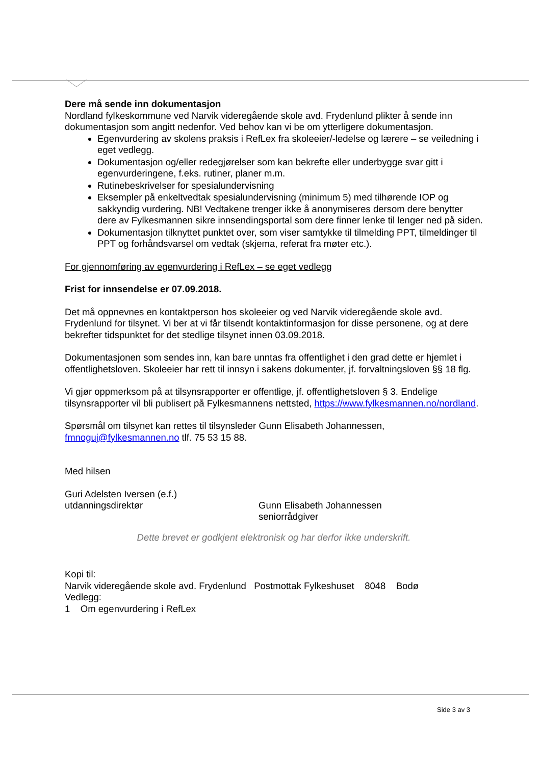Dere må sende inn dokumentasjon
Nordland fylkeskommune ved Narvik videregående skole avd. Frydenlund plikter å sende inn dokumentasjon som angitt nedenfor. Ved behov kan vi be om ytterligere dokumentasjon.
Egenvurdering av skolens praksis i RefLex fra skoleeier/-ledelse og lærere – se veiledning i eget vedlegg.
Dokumentasjon og/eller redegjørelser som kan bekrefte eller underbygge svar gitt i egenvurderingene, f.eks. rutiner, planer m.m.
Rutinebeskrivelser for spesialundervisning
Eksempler på enkeltvedtak spesialundervisning (minimum 5) med tilhørende IOP og sakkyndig vurdering. NB! Vedtakene trenger ikke å anonymiseres dersom dere benytter dere av Fylkesmannen sikre innsendingsportal som dere finner lenke til lenger ned på siden.
Dokumentasjon tilknyttet punktet over, som viser samtykke til tilmelding PPT, tilmeldinger til PPT og forhåndsvarsel om vedtak (skjema, referat fra møter etc.).
For gjennomføring av egenvurdering i RefLex – se eget vedlegg
Frist for innsendelse er 07.09.2018.
Det må oppnevnes en kontaktperson hos skoleeier og ved Narvik videregående skole avd. Frydenlund for tilsynet. Vi ber at vi får tilsendt kontaktinformasjon for disse personene, og at dere bekrefter tidspunktet for det stedlige tilsynet innen 03.09.2018.
Dokumentasjonen som sendes inn, kan bare unntas fra offentlighet i den grad dette er hjemlet i offentlighetsloven. Skoleeier har rett til innsyn i sakens dokumenter, jf. forvaltningsloven §§ 18 flg.
Vi gjør oppmerksom på at tilsynsrapporter er offentlige, jf. offentlighetsloven § 3. Endelige tilsynsrapporter vil bli publisert på Fylkesmannens nettsted, https://www.fylkesmannen.no/nordland.
Spørsmål om tilsynet kan rettes til tilsynsleder Gunn Elisabeth Johannessen, fmnoguj@fylkesmannen.no tlf. 75 53 15 88.
Med hilsen
Guri Adelsten Iversen (e.f.)
utdanningsdirektør
Gunn Elisabeth Johannessen
seniorrådgiver
Dette brevet er godkjent elektronisk og har derfor ikke underskrift.
Kopi til:
Narvik videregående skole avd. Frydenlund Postmottak Fylkeshuset 8048 Bodø
Vedlegg:
1 Om egenvurdering i RefLex
Side 3 av 3